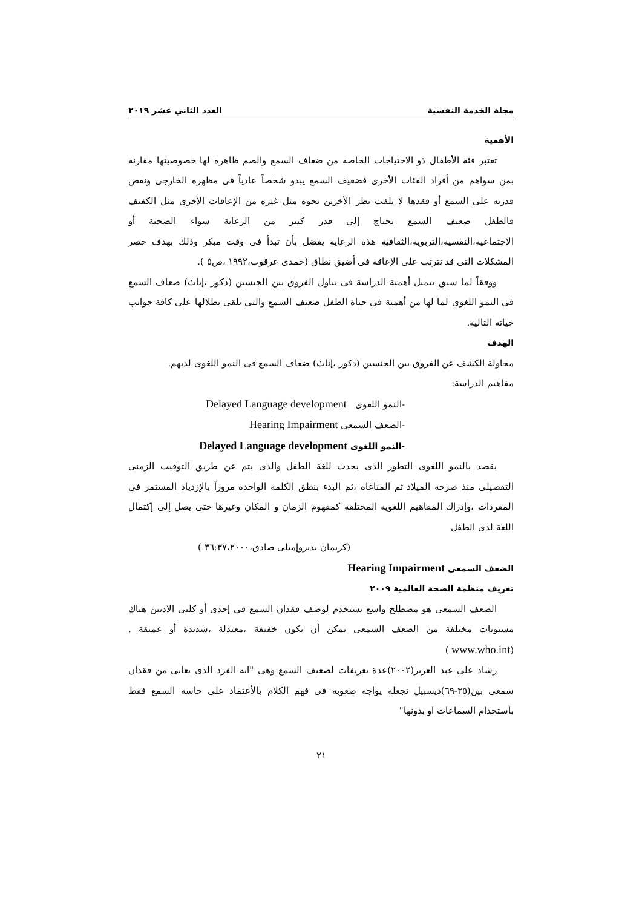مجلة الخدمة النفسية العدد الثاني عشر ٢٠١٩
الأهمية
تعتبر فئة الأطفال ذو الاحتياجات الخاصة من ضعاف السمع والصم ظاهرة لها خصوصيتها مقارنة بمن سواهم من أفراد الفئات الأخرى فضعيف السمع يبدو شخصاً عادياً فى مظهره الخارجى ونقص قدرته على السمع أو فقدها لا يلفت نظر الأخرين نحوه مثل غيره من الإعاقات الأخرى مثل الكفيف فالطفل ضعيف السمع يحتاج إلى قدر كبير من الرعاية سواء الصحية أو الاجتماعية،النفسية،التربوية،الثقافية هذه الرعاية يفضل بأن تبدأ فى وقت مبكر وذلك بهدف حصر المشكلات التى قد تترتب على الإعاقة فى أضيق نطاق (حمدى عرقوب،١٩٩٢ ،ص٥ ).
ووفقاً لما سبق تتمثل أهمية الدراسة فى تناول الفروق بين الجنسين (ذكور ،إناث) ضعاف السمع فى النمو اللغوى لما لها من أهمية فى حياة الطفل ضعيف السمع والتى تلقى بظلالها على كافة جوانب حياته التالية.
الهدف
محاولة الكشف عن الفروق بين الجنسين (ذكور ،إناث) ضعاف السمع فى النمو اللغوى لديهم.
مفاهيم الدراسة:
-النمو اللغوى Delayed Language development
-الضعف السمعى Hearing Impairment
-النمو اللغوى Delayed Language development
يقصد بالنمو اللغوى التطور الذى يحدث للغة الطفل والذى يتم عن طريق التوقيت الزمنى التفصيلى منذ صرخة الميلاد ثم المناغاة ،ثم البدء بنطق الكلمة الواحدة مروراً بالإزدياد المستمر فى المفردات ،وإدراك المفاهيم اللغوية المختلفة كمفهوم الزمان و المكان وغيرها حتى يصل إلى إكتمال اللغة لدى الطفل
(كريمان بديروإميلى صادق،٣٦:٣٧،٢٠٠٠ )
الضعف السمعى Hearing Impairment
تعريف منظمة الصحة العالمية ٢٠٠٩
الضعف السمعى هو مصطلح واسع يستخدم لوصف فقدان السمع فى إحدى أو كلتى الاذنين هناك مستويات مختلفة من الضعف السمعى يمكن أن تكون خفيفة ،معتدلة ،شديدة أو عميقة .(www.who.int )
رشاد على عبد العزيز(٢٠٠٢)عدة تعريفات لضعيف السمع وهى "انه الفرد الذى يعانى من فقدان سمعى بين(٣٥-٦٩)ديسبيل تجعله يواجه صعوبة فى فهم الكلام بالأعتماد على حاسة السمع فقط بأستخدام السماعات او بدونها"
٢١